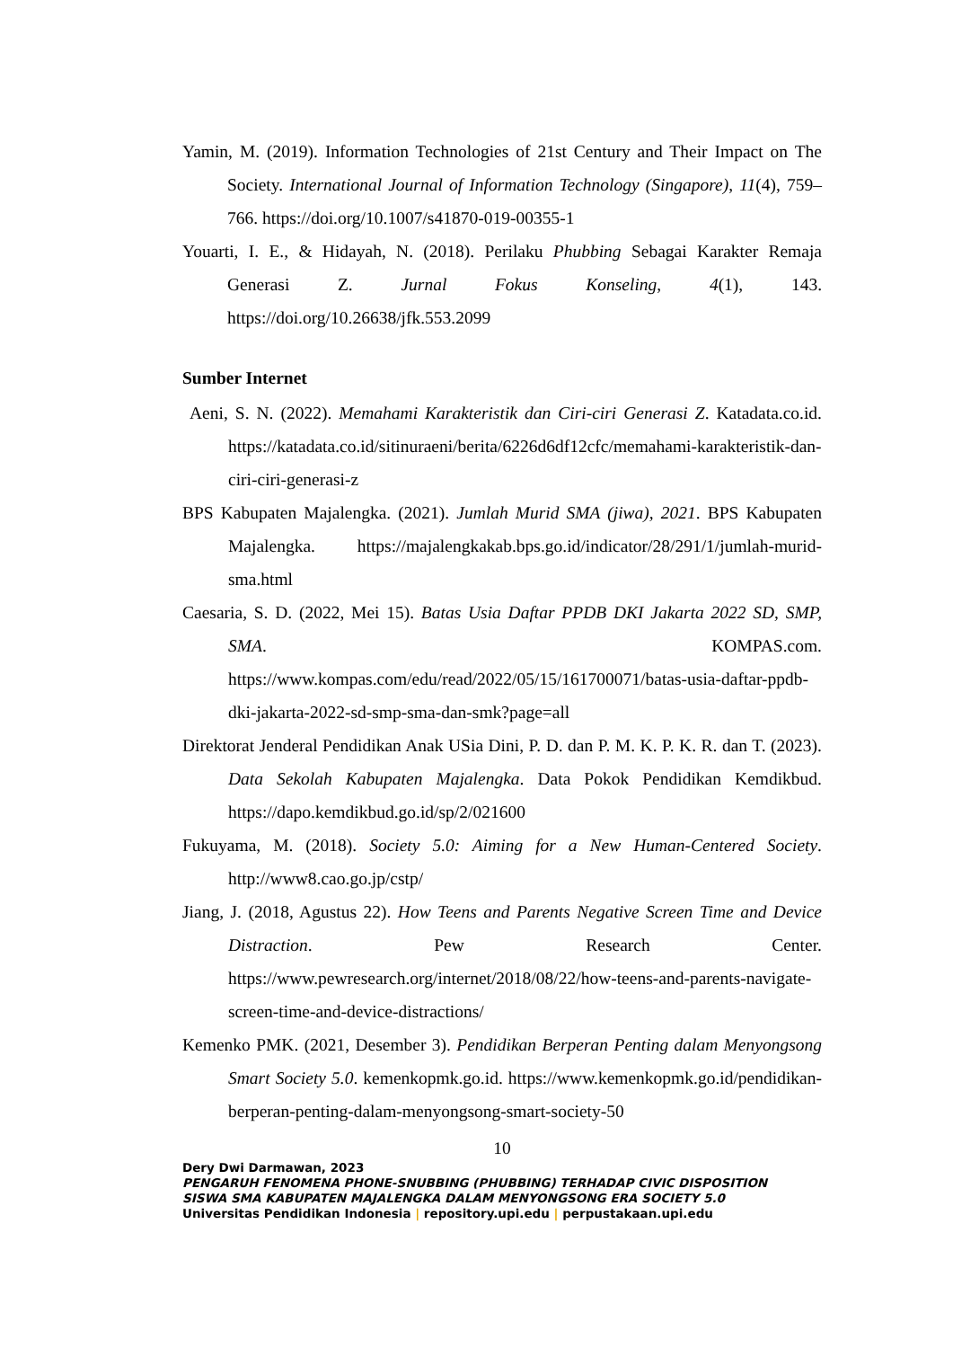Yamin, M. (2019). Information Technologies of 21st Century and Their Impact on The Society. International Journal of Information Technology (Singapore), 11(4), 759–766. https://doi.org/10.1007/s41870-019-00355-1
Youarti, I. E., & Hidayah, N. (2018). Perilaku Phubbing Sebagai Karakter Remaja Generasi Z. Jurnal Fokus Konseling, 4(1), 143. https://doi.org/10.26638/jfk.553.2099
Sumber Internet
Aeni, S. N. (2022). Memahami Karakteristik dan Ciri-ciri Generasi Z. Katadata.co.id. https://katadata.co.id/sitinuraeni/berita/6226d6df12cfc/memahami-karakteristik-dan-ciri-ciri-generasi-z
BPS Kabupaten Majalengka. (2021). Jumlah Murid SMA (jiwa), 2021. BPS Kabupaten Majalengka. https://majalengkakab.bps.go.id/indicator/28/291/1/jumlah-murid-sma.html
Caesaria, S. D. (2022, Mei 15). Batas Usia Daftar PPDB DKI Jakarta 2022 SD, SMP, SMA. KOMPAS.com. https://www.kompas.com/edu/read/2022/05/15/161700071/batas-usia-daftar-ppdb-dki-jakarta-2022-sd-smp-sma-dan-smk?page=all
Direktorat Jenderal Pendidikan Anak USia Dini, P. D. dan P. M. K. P. K. R. dan T. (2023). Data Sekolah Kabupaten Majalengka. Data Pokok Pendidikan Kemdikbud. https://dapo.kemdikbud.go.id/sp/2/021600
Fukuyama, M. (2018). Society 5.0: Aiming for a New Human-Centered Society. http://www8.cao.go.jp/cstp/
Jiang, J. (2018, Agustus 22). How Teens and Parents Negative Screen Time and Device Distraction. Pew Research Center. https://www.pewresearch.org/internet/2018/08/22/how-teens-and-parents-navigate-screen-time-and-device-distractions/
Kemenko PMK. (2021, Desember 3). Pendidikan Berperan Penting dalam Menyongsong Smart Society 5.0. kemenkopmk.go.id. https://www.kemenkopmk.go.id/pendidikan-berperan-penting-dalam-menyongsong-smart-society-50
10
Dery Dwi Darmawan, 2023
PENGARUH FENOMENA PHONE-SNUBBING (PHUBBING) TERHADAP CIVIC DISPOSITION
SISWA SMA KABUPATEN MAJALENGKA DALAM MENYONGSONG ERA SOCIETY 5.0
Universitas Pendidikan Indonesia | repository.upi.edu | perpustakaan.upi.edu